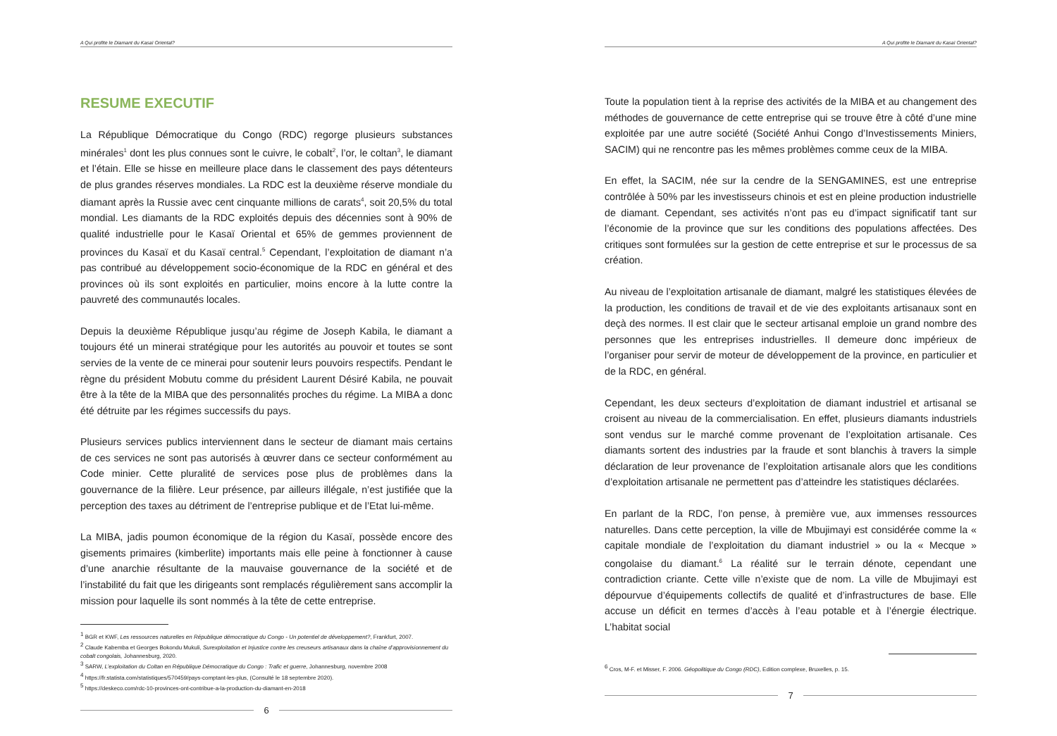A Qui profite le Diamant du Kasaï Oriental?
RESUME EXECUTIF
La République Démocratique du Congo (RDC) regorge plusieurs substances minérales<sup>1</sup> dont les plus connues sont le cuivre, le cobalt<sup>2</sup>, l’or, le coltan<sup>3</sup>, le diamant et l’étain. Elle se hisse en meilleure place dans le classement des pays détenteurs de plus grandes réserves mondiales. La RDC est la deuxième réserve mondiale du diamant après la Russie avec cent cinquante millions de carats<sup>4</sup>, soit 20,5% du total mondial. Les diamants de la RDC exploités depuis des décennies sont à 90% de qualité industrielle pour le Kasaï Oriental et 65% de gemmes proviennent de provinces du Kasaï et du Kasaï central.<sup>5</sup> Cependant, l’exploitation de diamant n’a pas contribué au développement socio-économique de la RDC en général et des provinces où ils sont exploités en particulier, moins encore à la lutte contre la pauvreté des communautés locales.
Depuis la deuxième République jusqu’au régime de Joseph Kabila, le diamant a toujours été un minerai stratégique pour les autorités au pouvoir et toutes se sont servies de la vente de ce minerai pour soutenir leurs pouvoirs respectifs. Pendant le règne du président Mobutu comme du président Laurent Désiré Kabila, ne pouvait être à la tête de la MIBA que des personnalités proches du régime. La MIBA a donc été détruite par les régimes successifs du pays.
Plusieurs services publics interviennent dans le secteur de diamant mais certains de ces services ne sont pas autorisés à œuvrer dans ce secteur conformément au Code minier. Cette pluralité de services pose plus de problèmes dans la gouvernance de la filière. Leur présence, par ailleurs illégale, n’est justifiée que la perception des taxes au détriment de l’entreprise publique et de l’Etat lui-même.
La MIBA, jadis poumon économique de la région du Kasaï, possède encore des gisements primaires (kimberlite) importants mais elle peine à fonctionner à cause d’une anarchie résultante de la mauvaise gouvernance de la société et de l’instabilité du fait que les dirigeants sont remplacés régulièrement sans accomplir la mission pour laquelle ils sont nommés à la tête de cette entreprise.
<sup>1</sup> BGR et KWF, Les ressources naturelles en République démocratique du Congo - Un potentiel de développement?, Frankfurt, 2007.
<sup>2</sup> Claude Kabemba et Georges Bokondu Mukuli, Surexploitation et Injustice contre les creuseurs artisanaux dans la chaîne d’approvisionnement du cobalt congolais, Johannesburg, 2020.
<sup>3</sup> SARW, L’exploitation du Coltan en République Démocratique du Congo : Trafic et guerre, Johannesburg, novembre 2008
<sup>4</sup> https://fr.statista.com/statistiques/570459/pays-comptant-les-plus, (Consulté le 18 septembre 2020).
<sup>5</sup> https://deskeco.com/rdc-10-provinces-ont-contribue-a-la-production-du-diamant-en-2018
6
A Qui profite le Diamant du Kasaï Oriental?
Toute la population tient à la reprise des activités de la MIBA et au changement des méthodes de gouvernance de cette entreprise qui se trouve être à côté d’une mine exploitée par une autre société (Société Anhui Congo d’Investissements Miniers, SACIM) qui ne rencontre pas les mêmes problèmes comme ceux de la MIBA.
En effet, la SACIM, née sur la cendre de la SENGAMINES, est une entreprise contrôlée à 50% par les investisseurs chinois et est en pleine production industrielle de diamant. Cependant, ses activités n’ont pas eu d’impact significatif tant sur l’économie de la province que sur les conditions des populations affectées. Des critiques sont formulées sur la gestion de cette entreprise et sur le processus de sa création.
Au niveau de l’exploitation artisanale de diamant, malgré les statistiques élevées de la production, les conditions de travail et de vie des exploitants artisanaux sont en deçà des normes. Il est clair que le secteur artisanal emploie un grand nombre des personnes que les entreprises industrielles. Il demeure donc impérieux de l’organiser pour servir de moteur de développement de la province, en particulier et de la RDC, en général.
Cependant, les deux secteurs d’exploitation de diamant industriel et artisanal se croisent au niveau de la commercialisation. En effet, plusieurs diamants industriels sont vendus sur le marché comme provenant de l’exploitation artisanale. Ces diamants sortent des industries par la fraude et sont blanchis à travers la simple déclaration de leur provenance de l’exploitation artisanale alors que les conditions d’exploitation artisanale ne permettent pas d’atteindre les statistiques déclarées.
En parlant de la RDC, l’on pense, à première vue, aux immenses ressources naturelles. Dans cette perception, la ville de Mbujimayi est considérée comme la « capitale mondiale de l’exploitation du diamant industriel » ou la « Mecque » congolaise du diamant.<sup>6</sup> La réalité sur le terrain dénote, cependant une contradiction criante. Cette ville n’existe que de nom. La ville de Mbujimayi est dépourvue d’équipements collectifs de qualité et d’infrastructures de base. Elle accuse un déficit en termes d’accès à l’eau potable et à l’énergie électrique. L’habitat social
<sup>6</sup> Cros, M-F. et Misser, F. 2006. Géopolitique du Congo (RDC), Edition complexe, Bruxelles, p. 15.
7